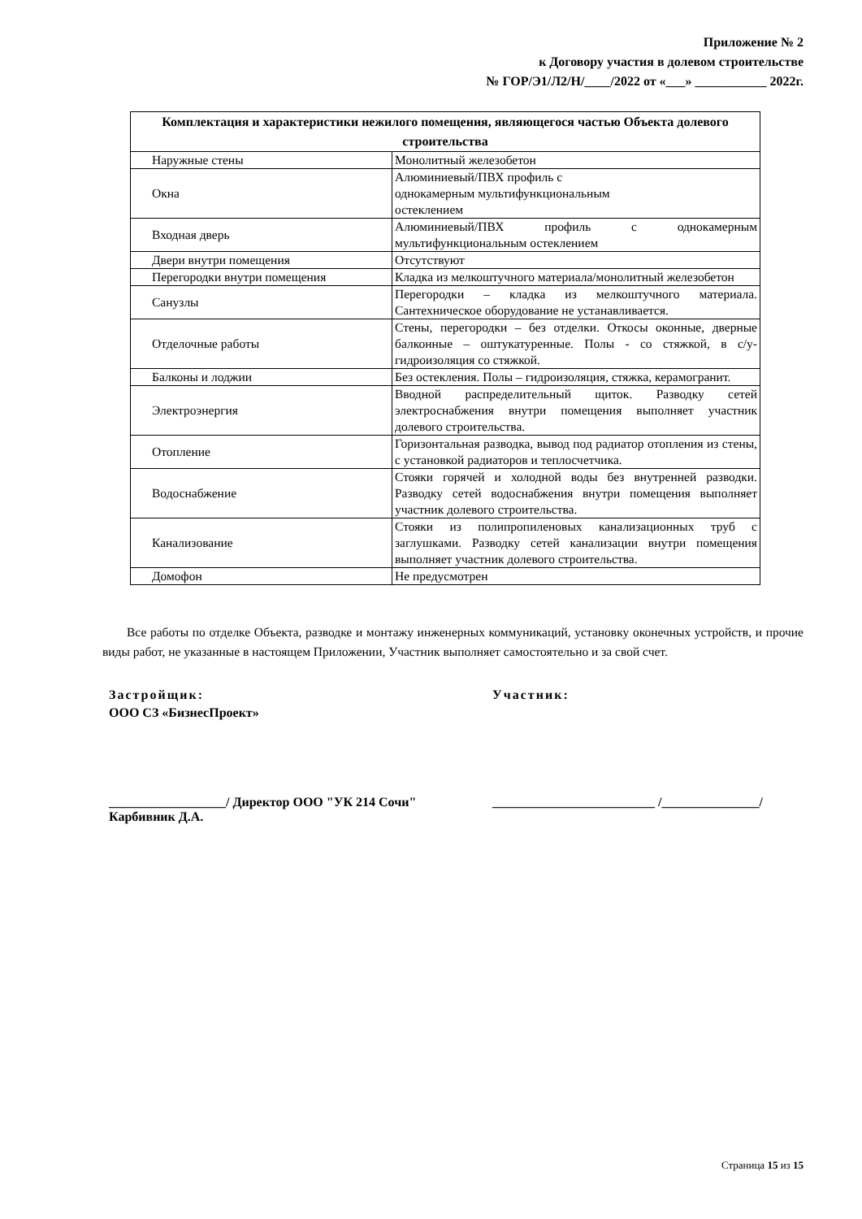Приложение № 2
к Договору участия в долевом строительстве
№ ГОР/Э1/Л2/Н/____/2022 от «___» ___________ 2022г.
| Комплектация и характеристики нежилого помещения, являющегося частью Объекта долевого строительства | |
| --- | --- |
| Наружные стены | Монолитный железобетон |
| Окна | Алюминиевый/ПВХ профиль с однокамерным мультифункциональным остеклением |
| Входная дверь | Алюминиевый/ПВХ профиль с однокамерным мультифункциональным остеклением |
| Двери внутри помещения | Отсутствуют |
| Перегородки внутри помещения | Кладка из мелкоштучного материала/монолитный железобетон |
| Санузлы | Перегородки – кладка из мелкоштучного материала. Сантехническое оборудование не устанавливается. |
| Отделочные работы | Стены, перегородки – без отделки. Откосы оконные, дверные балконные – оштукатуренные. Полы - со стяжкой, в с/у-гидроизоляция со стяжкой. |
| Балконы и лоджии | Без остекления. Полы – гидроизоляция, стяжка, керамогранит. |
| Электроэнергия | Вводной распределительный щиток. Разводку сетей электроснабжения внутри помещения выполняет участник долевого строительства. |
| Отопление | Горизонтальная разводка, вывод под радиатор отопления из стены, с установкой радиаторов и теплосчетчика. |
| Водоснабжение | Стояки горячей и холодной воды без внутренней разводки. Разводку сетей водоснабжения внутри помещения выполняет участник долевого строительства. |
| Канализование | Стояки из полипропиленовых канализационных труб с заглушками. Разводку сетей канализации внутри помещения выполняет участник долевого строительства. |
| Домофон | Не предусмотрен |
Все работы по отделке Объекта, разводке и монтажу инженерных коммуникаций, установку оконечных устройств, и прочие виды работ, не указанные в настоящем Приложении, Участник выполняет самостоятельно и за свой счет.
Застройщик:
ООО СЗ «БизнесПроект»
Участник:
__________________/ Директор ООО "УК 214 Сочи"
Карбивник Д.А.
_________________________ /_______________/
Страница 15 из 15